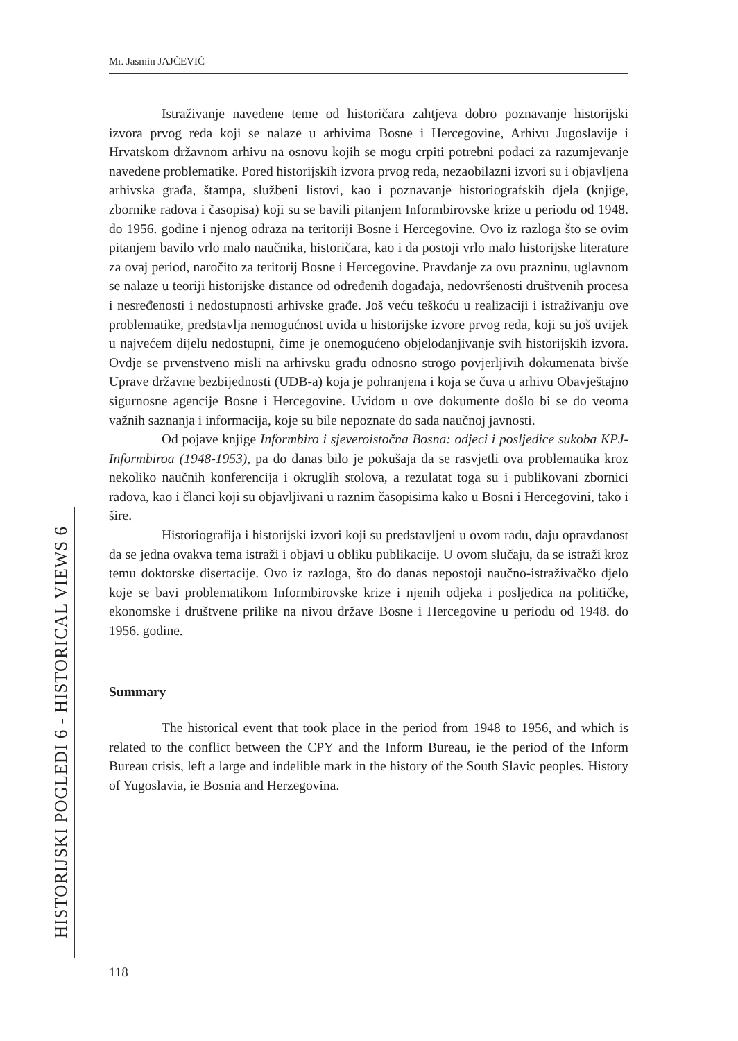Mr. Jasmin JAJČEVIĆ
Istraživanje navedene teme od historičara zahtjeva dobro poznavanje historijski izvora prvog reda koji se nalaze u arhivima Bosne i Hercegovine, Arhivu Jugoslavije i Hrvatskom državnom arhivu na osnovu kojih se mogu crpiti potrebni podaci za razumjevanje navedene problematike. Pored historijskih izvora prvog reda, nezaobilazni izvori su i objavljena arhivska građa, štampa, službeni listovi, kao i poznavanje historiografskih djela (knjige, zbornike radova i časopisa) koji su se bavili pitanjem Informbirovske krize u periodu od 1948. do 1956. godine i njenog odraza na teritoriji Bosne i Hercegovine. Ovo iz razloga što se ovim pitanjem bavilo vrlo malo naučnika, historičara, kao i da postoji vrlo malo historijske literature za ovaj period, naročito za teritorij Bosne i Hercegovine. Pravdanje za ovu prazninu, uglavnom se nalaze u teoriji historijske distance od određenih događaja, nedovršenosti društvenih procesa i nesređenosti i nedostupnosti arhivske građe. Još veću teškoću u realizaciji i istraživanju ove problematike, predstavlja nemogućnost uvida u historijske izvore prvog reda, koji su još uvijek u najvećem dijelu nedostupni, čime je onemogućeno objelodanjivanje svih historijskih izvora. Ovdje se prvenstveno misli na arhivsku građu odnosno strogo povjerljivih dokumenata bivše Uprave državne bezbijednosti (UDB-a) koja je pohranjena i koja se čuva u arhivu Obavještajno sigurnosne agencije Bosne i Hercegovine. Uvidom u ove dokumente došlo bi se do veoma važnih saznanja i informacija, koje su bile nepoznate do sada naučnoj javnosti.
Od pojave knjige Informbiro i sjeveroistočna Bosna: odjeci i posljedice sukoba KPJ-Informbiroa (1948-1953), pa do danas bilo je pokušaja da se rasvjetli ova problematika kroz nekoliko naučnih konferencija i okruglih stolova, a rezulatat toga su i publikovani zbornici radova, kao i članci koji su objavljivani u raznim časopisima kako u Bosni i Hercegovini, tako i šire.
Historiografija i historijski izvori koji su predstavljeni u ovom radu, daju opravdanost da se jedna ovakva tema istraži i objavi u obliku publikacije. U ovom slučaju, da se istraži kroz temu doktorske disertacije. Ovo iz razloga, što do danas nepostoji naučno-istraživačko djelo koje se bavi problematikom Informbirovske krize i njenih odjeka i posljedica na političke, ekonomske i društvene prilike na nivou države Bosne i Hercegovine u periodu od 1948. do 1956. godine.
Summary
The historical event that took place in the period from 1948 to 1956, and which is related to the conflict between the CPY and the Inform Bureau, ie the period of the Inform Bureau crisis, left a large and indelible mark in the history of the South Slavic peoples. History of Yugoslavia, ie Bosnia and Herzegovina.
HISTORIJSKI POGLEDI 6 - HISTORICAL VIEWS 6
118